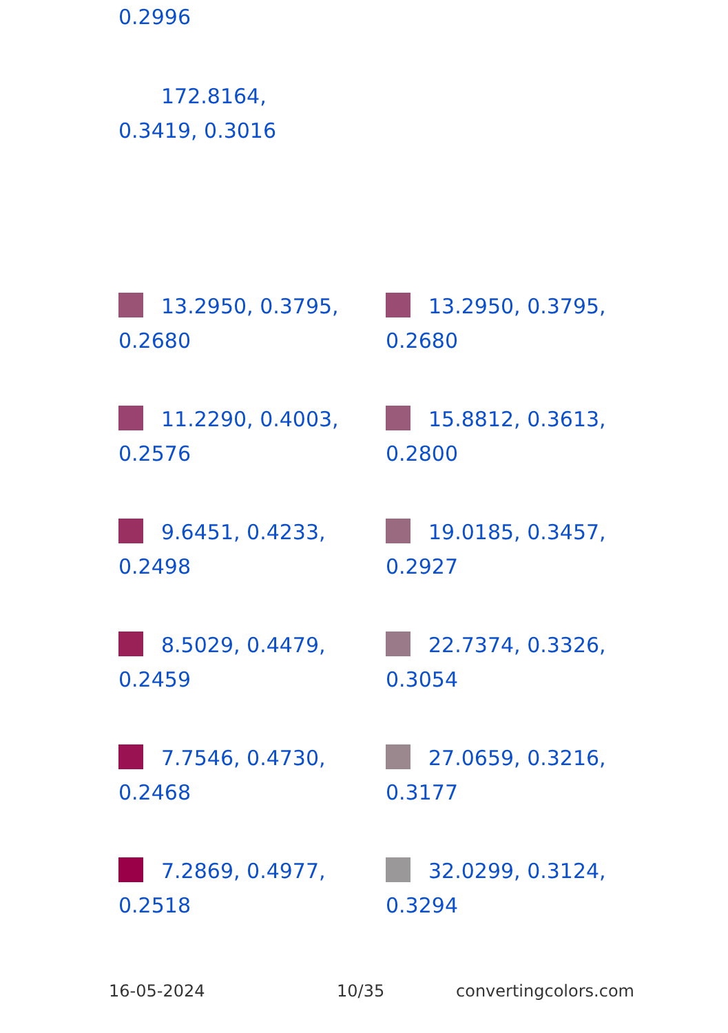0.2996
172.8164, 0.3419, 0.3016
13.2950, 0.3795, 0.2680
13.2950, 0.3795, 0.2680
11.2290, 0.4003, 0.2576
15.8812, 0.3613, 0.2800
9.6451, 0.4233, 0.2498
19.0185, 0.3457, 0.2927
8.5029, 0.4479, 0.2459
22.7374, 0.3326, 0.3054
7.7546, 0.4730, 0.2468
27.0659, 0.3216, 0.3177
7.2869, 0.4977, 0.2518
32.0299, 0.3124, 0.3294
16-05-2024 10/35 convertingcolors.com